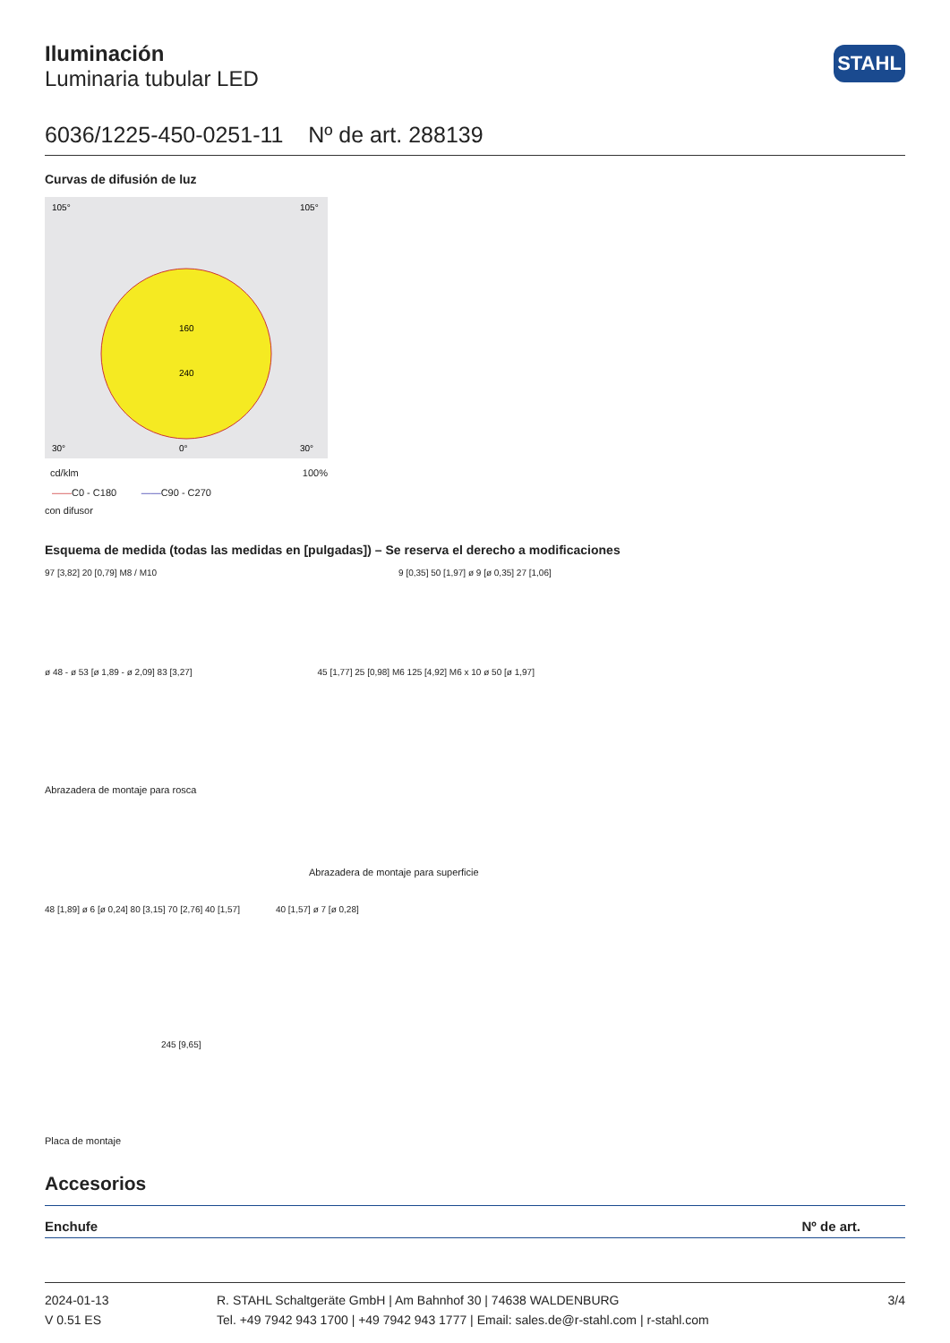STAHL
Iluminación
Luminaria tubular LED
6036/1225-450-0251-11 Nº de art. 288139
Curvas de difusión de luz
160
240
105°
105°
30°
0°
30°
cd/klm 100%
——C0 - C180 ——C90 - C270
con difusor
Esquema de medida (todas las medidas en [pulgadas]) – Se reserva el derecho a modificaciones
97 [3,82] 20 [0,79] M8 / M10 9 [0,35] 50 [1,97] ø 9 [ø 0,35] 27 [1,06]
ø 48 - ø 53 [ø 1,89 - ø 2,09] 83 [3,27] 45 [1,77] 25 [0,98] M6 125 [4,92] M6 x 10 ø 50 [ø 1,97]
Abrazadera de montaje para rosca
Abrazadera de montaje para superficie
48 [1,89] ø 6 [ø 0,24] 80 [3,15] 70 [2,76] 40 [1,57] 40 [1,57] ø 7 [ø 0,28]
245 [9,65]
Placa de montaje
Accesorios
Enchufe Nº de art.
2024-01-13
V 0.51 ES
R. STAHL Schaltgeräte GmbH | Am Bahnhof 30 | 74638 WALDENBURG
Tel. +49 7942 943 1700 | +49 7942 943 1777 | Email: sales.de@r-stahl.com | r-stahl.com
3/4